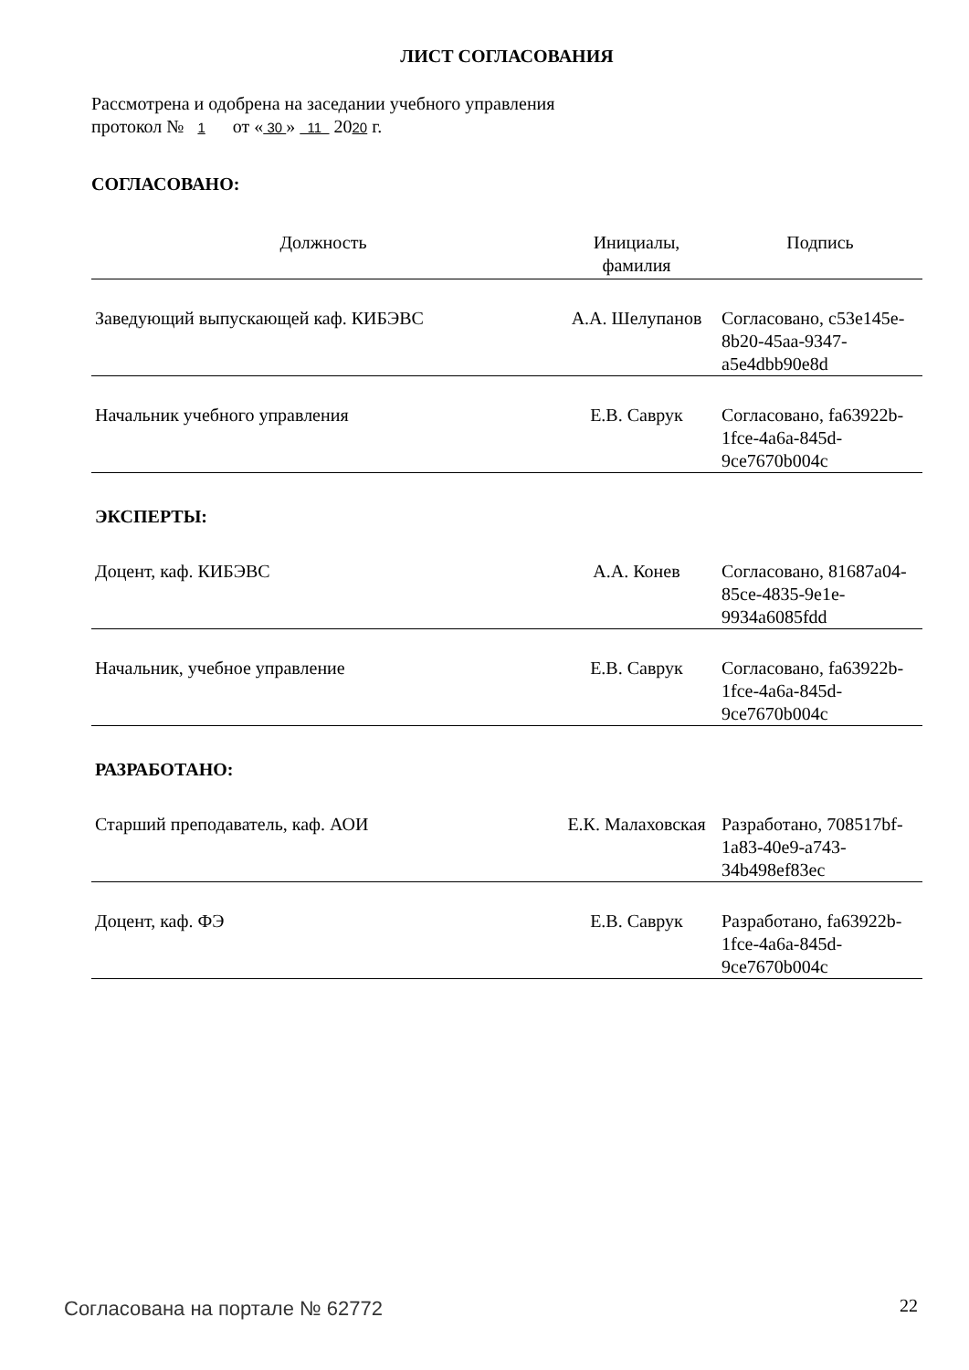ЛИСТ СОГЛАСОВАНИЯ
Рассмотрена и одобрена на заседании учебного управления
протокол № 1 от « 30 » 11 2020 г.
СОГЛАСОВАНО:
| Должность | Инициалы, фамилия | Подпись |
| --- | --- | --- |
| Заведующий выпускающей каф. КИБЭВС | А.А. Шелупанов | Согласовано, c53e145e-8b20-45aa-9347-a5e4dbb90e8d |
| Начальник учебного управления | Е.В. Саврук | Согласовано, fa63922b-1fce-4a6a-845d-9ce7670b004c |
| ЭКСПЕРТЫ: | | |
| Доцент, каф. КИБЭВС | А.А. Конев | Согласовано, 81687a04-85ce-4835-9e1e-9934a6085fdd |
| Начальник, учебное управление | Е.В. Саврук | Согласовано, fa63922b-1fce-4a6a-845d-9ce7670b004c |
| РАЗРАБОТАНО: | | |
| Старший преподаватель, каф. АОИ | Е.К. Малаховская | Разработано, 708517bf-1a83-40e9-a743-34b498ef83ec |
| Доцент, каф. ФЭ | Е.В. Саврук | Разработано, fa63922b-1fce-4a6a-845d-9ce7670b004c |
Согласована на портале № 62772 22